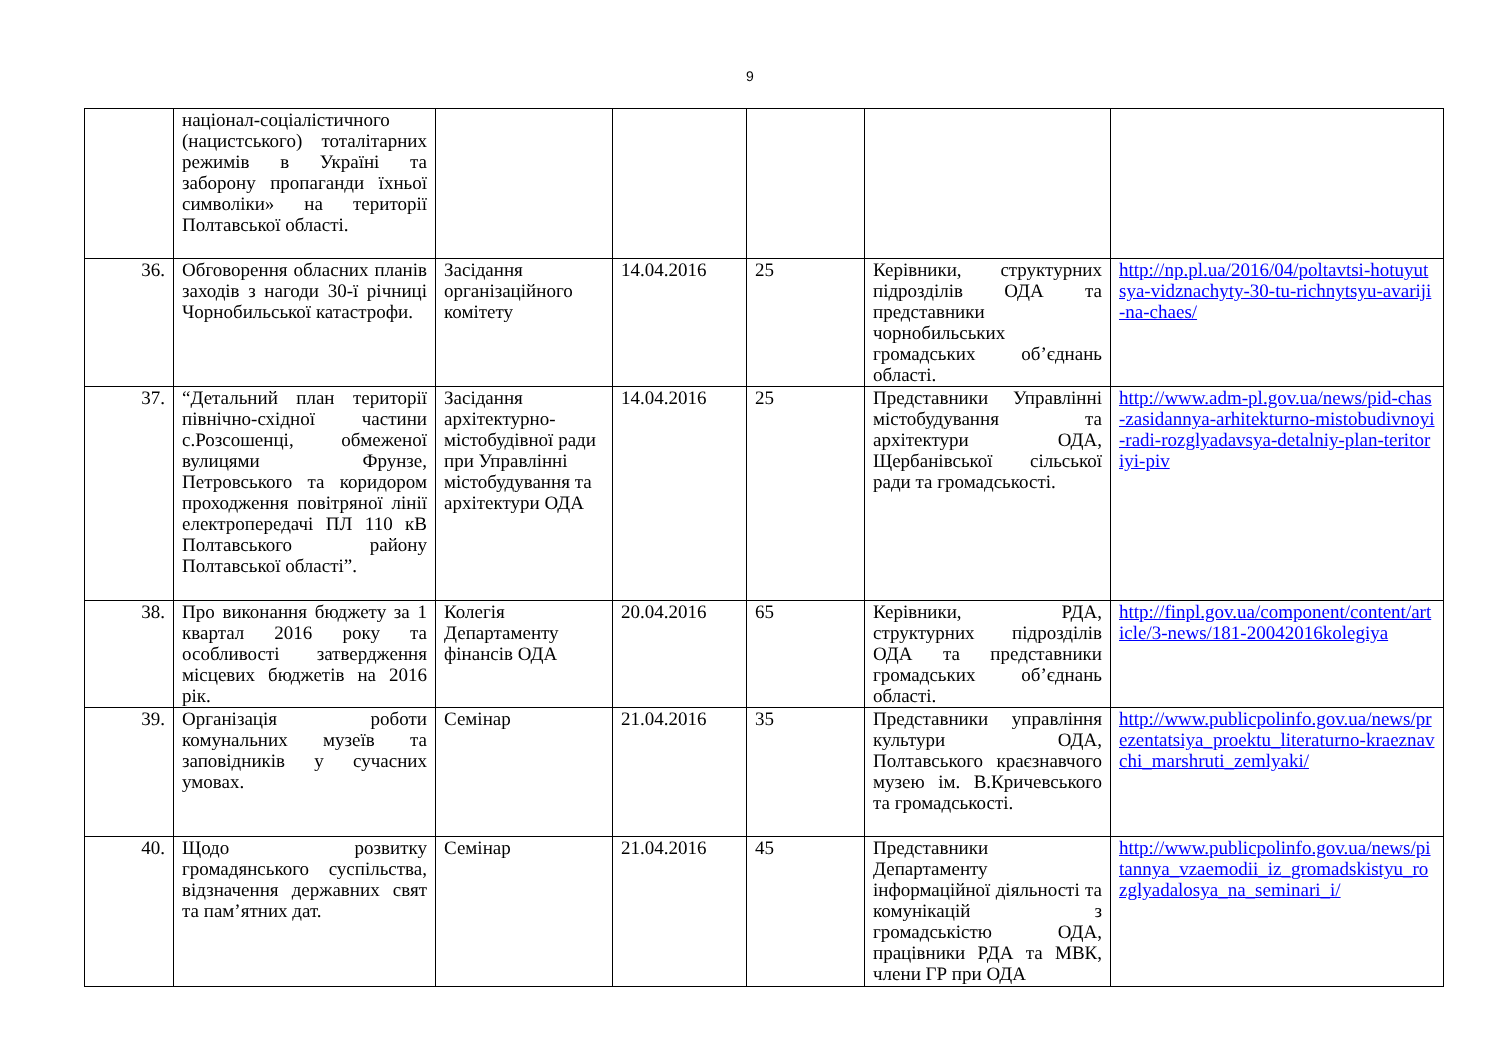9
| | націонал-соціалістичного (нацистського) тоталітарних режимів в Україні та заборону пропаганди їхньої символіки» на території Полтавської області. | | | | | |
| 36. | Обговорення обласних планів заходів з нагоди 30-ї річниці Чорнобильської катастрофи. | Засідання організаційного комітету | 14.04.2016 | 25 | Керівники, структурних підрозділів ОДА та представники чорнобильських громадських об’єднань області. | http://np.pl.ua/2016/04/poltavtsi-hotuyutsya-vidznachyty-30-tu-richnytsyu-avariji-na-chaes/ |
| 37. | “Детальний план території північно-східної частини с.Розсошенці, обмеженої вулицями Фрунзе, Петровського та коридором проходження повітряної лінії електропередачі ПЛ 110 кВ Полтавського району Полтавської області”. | Засідання архітектурно-містобудівної ради при Управлінні містобудування та архітектури ОДА | 14.04.2016 | 25 | Представники Управлінні містобудування та архітектури ОДА, Щербанівської сільської ради та громадськості. | http://www.adm-pl.gov.ua/news/pid-chas-zasidannya-arhitekturno-mistobudivnoyi-radi-rozglyadavsya-detalniy-plan-teritoriyi-piv |
| 38. | Про виконання бюджету за 1 квартал 2016 року та особливості затвердження місцевих бюджетів на 2016 рік. | Колегія Департаменту фінансів ОДА | 20.04.2016 | 65 | Керівники, РДА, структурних підрозділів ОДА та представники громадських об’єднань області. | http://finpl.gov.ua/component/content/article/3-news/181-20042016kolegiya |
| 39. | Організація роботи комунальних музеїв та заповідників у сучасних умовах. | Семінар | 21.04.2016 | 35 | Представники управління культури ОДА, Полтавського краєзнавчого музею ім. В.Кричевського та громадськості. | http://www.publicpolinfo.gov.ua/news/prezentatsiya_proektu_literaturno-kraeznavchi_marshruti_zemlyaki/ |
| 40. | Щодо розвитку громадянського суспільства, відзначення державних свят та пам’ятних дат. | Семінар | 21.04.2016 | 45 | Представники Департаменту інформаційної діяльності та комунікацій з громадськістю ОДА, працівники РДА та МВК, члени ГР при ОДА | http://www.publicpolinfo.gov.ua/news/pitannya_vzaemodii_iz_gromadskistyu_rozglyadalosya_na_seminari_i/ |